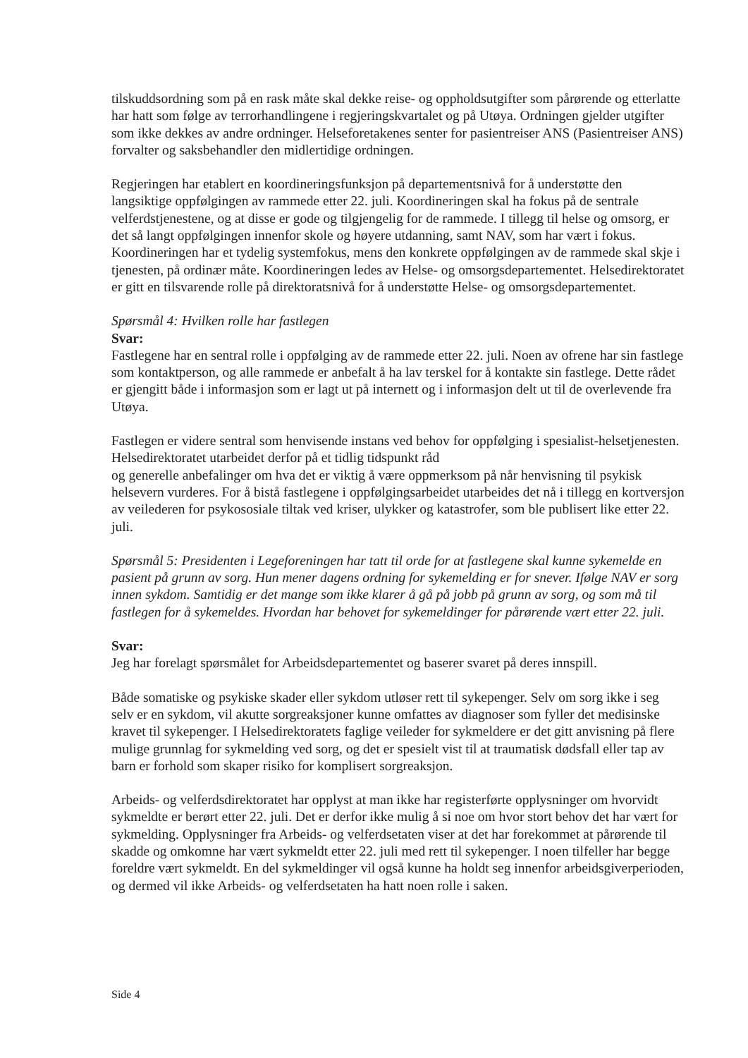tilskuddsordning som på en rask måte skal dekke reise- og oppholdsutgifter som pårørende og etterlatte har hatt som følge av terrorhandlingene i regjeringskvartalet og på Utøya. Ordningen gjelder utgifter som ikke dekkes av andre ordninger. Helseforetakenes senter for pasientreiser ANS (Pasientreiser ANS) forvalter og saksbehandler den midlertidige ordningen.
Regjeringen har etablert en koordineringsfunksjon på departementsnivå for å understøtte den langsiktige oppfølgingen av rammede etter 22. juli. Koordineringen skal ha fokus på de sentrale velferdstjenestene, og at disse er gode og tilgjengelig for de rammede. I tillegg til helse og omsorg, er det så langt oppfølgingen innenfor skole og høyere utdanning, samt NAV, som har vært i fokus. Koordineringen har et tydelig systemfokus, mens den konkrete oppfølgingen av de rammede skal skje i tjenesten, på ordinær måte. Koordineringen ledes av Helse- og omsorgsdepartementet. Helsedirektoratet er gitt en tilsvarende rolle på direktoratsnivå for å understøtte Helse- og omsorgsdepartementet.
Spørsmål 4: Hvilken rolle har fastlegen
Svar:
Fastlegene har en sentral rolle i oppfølging av de rammede etter 22. juli. Noen av ofrene har sin fastlege som kontaktperson, og alle rammede er anbefalt å ha lav terskel for å kontakte sin fastlege. Dette rådet er gjengitt både i informasjon som er lagt ut på internett og i informasjon delt ut til de overlevende fra Utøya.
Fastlegen er videre sentral som henvisende instans ved behov for oppfølging i spesialist-helsetjenesten. Helsedirektoratet utarbeidet derfor på et tidlig tidspunkt råd
og generelle anbefalinger om hva det er viktig å være oppmerksom på når henvisning til psykisk helsevern vurderes. For å bistå fastlegene i oppfølgingsarbeidet utarbeides det nå i tillegg en kortversjon av veilederen for psykososiale tiltak ved kriser, ulykker og katastrofer, som ble publisert like etter 22. juli.
Spørsmål 5: Presidenten i Legeforeningen har tatt til orde for at fastlegene skal kunne sykemelde en pasient på grunn av sorg. Hun mener dagens ordning for sykemelding er for snever. Ifølge NAV er sorg innen sykdom. Samtidig er det mange som ikke klarer å gå på jobb på grunn av sorg, og som må til fastlegen for å sykemeldes. Hvordan har behovet for sykemeldinger for pårørende vært etter 22. juli.
Svar:
Jeg har forelagt spørsmålet for Arbeidsdepartementet og baserer svaret på deres innspill.
Både somatiske og psykiske skader eller sykdom utløser rett til sykepenger. Selv om sorg ikke i seg selv er en sykdom, vil akutte sorgreaksjoner kunne omfattes av diagnoser som fyller det medisinske kravet til sykepenger. I Helsedirektoratets faglige veileder for sykmeldere er det gitt anvisning på flere mulige grunnlag for sykmelding ved sorg, og det er spesielt vist til at traumatisk dødsfall eller tap av barn er forhold som skaper risiko for komplisert sorgreaksjon.
Arbeids- og velferdsdirektoratet har opplyst at man ikke har registerførte opplysninger om hvorvidt sykmeldte er berørt etter 22. juli. Det er derfor ikke mulig å si noe om hvor stort behov det har vært for sykmelding. Opplysninger fra Arbeids- og velferdsetaten viser at det har forekommet at pårørende til skadde og omkomne har vært sykmeldt etter 22. juli med rett til sykepenger. I noen tilfeller har begge foreldre vært sykmeldt. En del sykmeldinger vil også kunne ha holdt seg innenfor arbeidsgiverperioden, og dermed vil ikke Arbeids- og velferdsetaten ha hatt noen rolle i saken.
Side 4